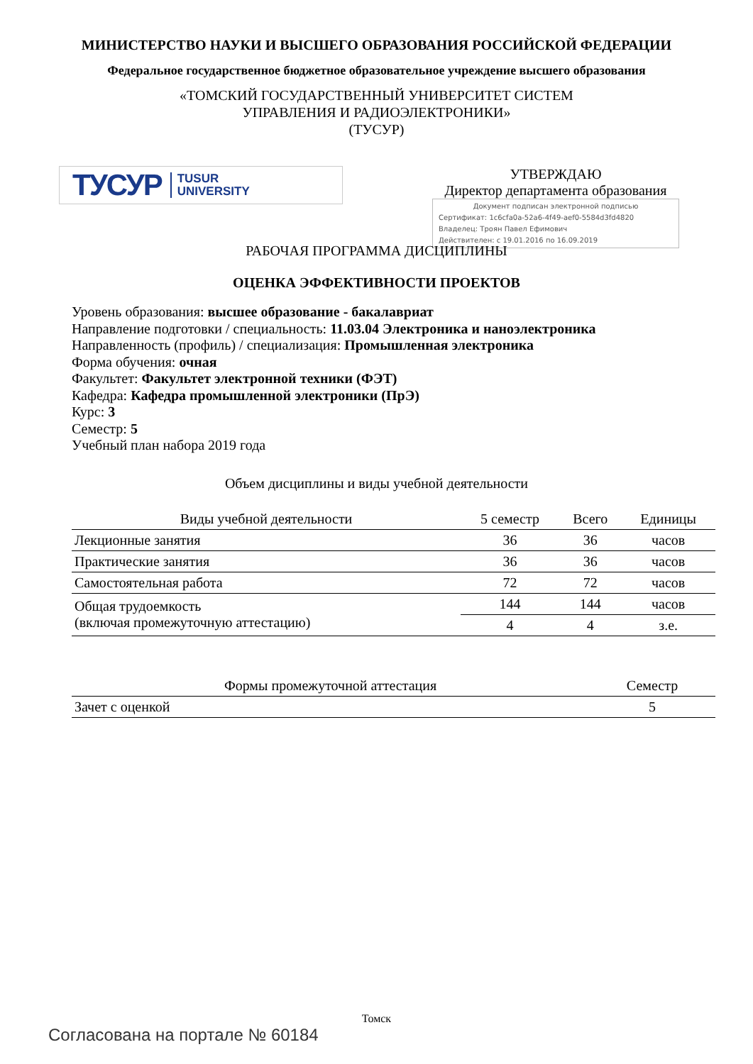МИНИСТЕРСТВО НАУКИ И ВЫСШЕГО ОБРАЗОВАНИЯ РОССИЙСКОЙ ФЕДЕРАЦИИ
Федеральное государственное бюджетное образовательное учреждение высшего образования
«ТОМСКИЙ ГОСУДАРСТВЕННЫЙ УНИВЕРСИТЕТ СИСТЕМ
УПРАВЛЕНИЯ И РАДИОЭЛЕКТРОНИКИ»
(ТУСУР)
ТУСУР TUSUR
UNIVERSITY
УТВЕРЖДАЮ
Директор департамента образования
Документ подписан электронной подписью
Сертификат: 1c6cfa0a-52a6-4f49-aef0-5584d3fd4820
Владелец: Троян Павел Ефимович
Действителен: с 19.01.2016 по 16.09.2019
РАБОЧАЯ ПРОГРАММА ДИСЦИПЛИНЫ
ОЦЕНКА ЭФФЕКТИВНОСТИ ПРОЕКТОВ
Уровень образования: высшее образование - бакалавриат
Направление подготовки / специальность: 11.03.04 Электроника и наноэлектроника
Направленность (профиль) / специализация: Промышленная электроника
Форма обучения: очная
Факультет: Факультет электронной техники (ФЭТ)
Кафедра: Кафедра промышленной электроники (ПрЭ)
Курс: 3
Семестр: 5
Учебный план набора 2019 года
Объем дисциплины и виды учебной деятельности
| Виды учебной деятельности | 5 семестр | Всего | Единицы |
| --- | --- | --- | --- |
| Лекционные занятия | 36 | 36 | часов |
| Практические занятия | 36 | 36 | часов |
| Самостоятельная работа | 72 | 72 | часов |
| Общая трудоемкость (включая промежуточную аттестацию) | 144 | 144 | часов |
| | 4 | 4 | з.е. |
| Формы промежуточной аттестация | Семестр |
| --- | --- |
| Зачет с оценкой | 5 |
Томск
Согласована на портале № 60184